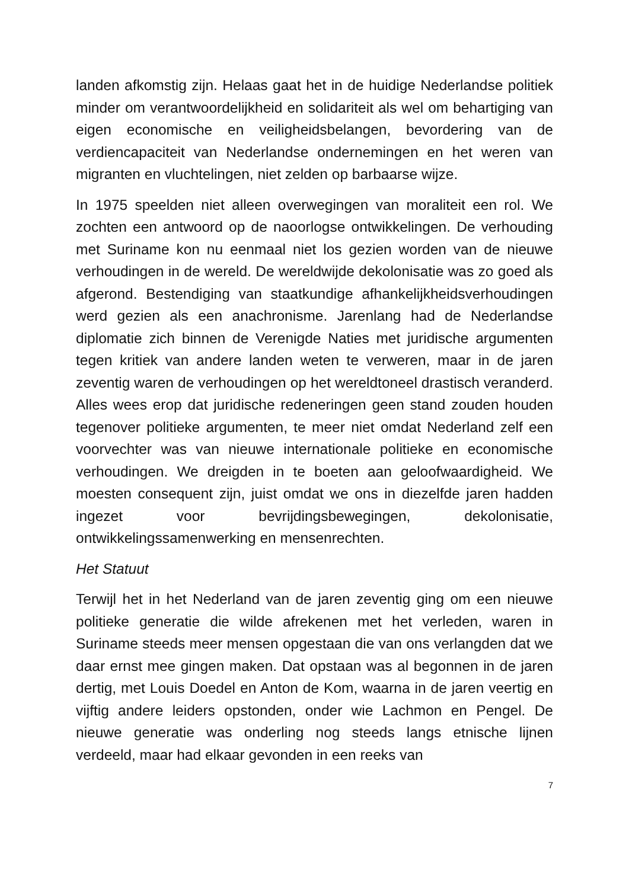landen afkomstig zijn. Helaas gaat het in de huidige Nederlandse politiek minder om verantwoordelijkheid en solidariteit als wel om behartiging van eigen economische en veiligheidsbelangen, bevordering van de verdiencapaciteit van Nederlandse ondernemingen en het weren van migranten en vluchtelingen, niet zelden op barbaarse wijze.
In 1975 speelden niet alleen overwegingen van moraliteit een rol. We zochten een antwoord op de naoorlogse ontwikkelingen. De verhouding met Suriname kon nu eenmaal niet los gezien worden van de nieuwe verhoudingen in de wereld. De wereldwijde dekolonisatie was zo goed als afgerond. Bestendiging van staatkundige afhankelijkheidsverhoudingen werd gezien als een anachronisme. Jarenlang had de Nederlandse diplomatie zich binnen de Verenigde Naties met juridische argumenten tegen kritiek van andere landen weten te verweren, maar in de jaren zeventig waren de verhoudingen op het wereldtoneel drastisch veranderd. Alles wees erop dat juridische redeneringen geen stand zouden houden tegenover politieke argumenten, te meer niet omdat Nederland zelf een voorvechter was van nieuwe internationale politieke en economische verhoudingen. We dreigden in te boeten aan geloofwaardigheid. We moesten consequent zijn, juist omdat we ons in diezelfde jaren hadden ingezet voor bevrijdingsbewegingen, dekolonisatie, ontwikkelingssamenwerking en mensenrechten.
Het Statuut
Terwijl het in het Nederland van de jaren zeventig ging om een nieuwe politieke generatie die wilde afrekenen met het verleden, waren in Suriname steeds meer mensen opgestaan die van ons verlangden dat we daar ernst mee gingen maken. Dat opstaan was al begonnen in de jaren dertig, met Louis Doedel en Anton de Kom, waarna in de jaren veertig en vijftig andere leiders opstonden, onder wie Lachmon en Pengel. De nieuwe generatie was onderling nog steeds langs etnische lijnen verdeeld, maar had elkaar gevonden in een reeks van
7